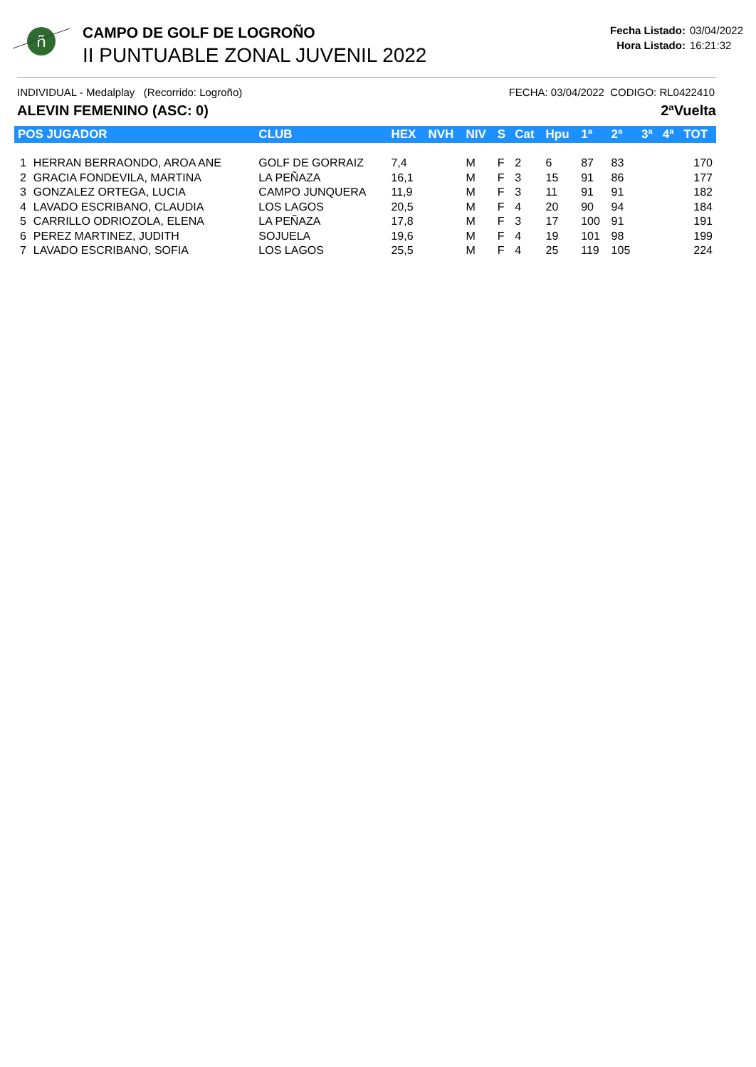ñ
CAMPO DE GOLF DE LOGROÑO
II PUNTUABLE ZONAL JUVENIL 2022
Fecha Listado: 03/04/2022
Hora Listado: 16:21:32
INDIVIDUAL - Medalplay (Recorrido: Logroño) FECHA: 03/04/2022 CODIGO: RL0422410
ALEVIN FEMENINO (ASC: 0) 2ªVuelta
| POS JUGADOR | | CLUB | HEX | NVH | NIV | S | Cat | Hpu | 1ª | 2ª | 3ª | 4ª | TOT |
| --- | --- | --- | --- | --- | --- | --- | --- | --- | --- | --- | --- | --- | --- |
| 1 | HERRAN BERRAONDO, AROA ANE | GOLF DE GORRAIZ | 7,4 | | M | F | 2 | 6 | 87 | 83 | | | 170 |
| 2 | GRACIA FONDEVILA, MARTINA | LA PEÑAZA | 16,1 | | M | F | 3 | 15 | 91 | 86 | | | 177 |
| 3 | GONZALEZ ORTEGA, LUCIA | CAMPO JUNQUERA | 11,9 | | M | F | 3 | 11 | 91 | 91 | | | 182 |
| 4 | LAVADO ESCRIBANO, CLAUDIA | LOS LAGOS | 20,5 | | M | F | 4 | 20 | 90 | 94 | | | 184 |
| 5 | CARRILLO ODRIOZOLA, ELENA | LA PEÑAZA | 17,8 | | M | F | 3 | 17 | 100 | 91 | | | 191 |
| 6 | PEREZ MARTINEZ, JUDITH | SOJUELA | 19,6 | | M | F | 4 | 19 | 101 | 98 | | | 199 |
| 7 | LAVADO ESCRIBANO, SOFIA | LOS LAGOS | 25,5 | | M | F | 4 | 25 | 119 | 105 | | | 224 |